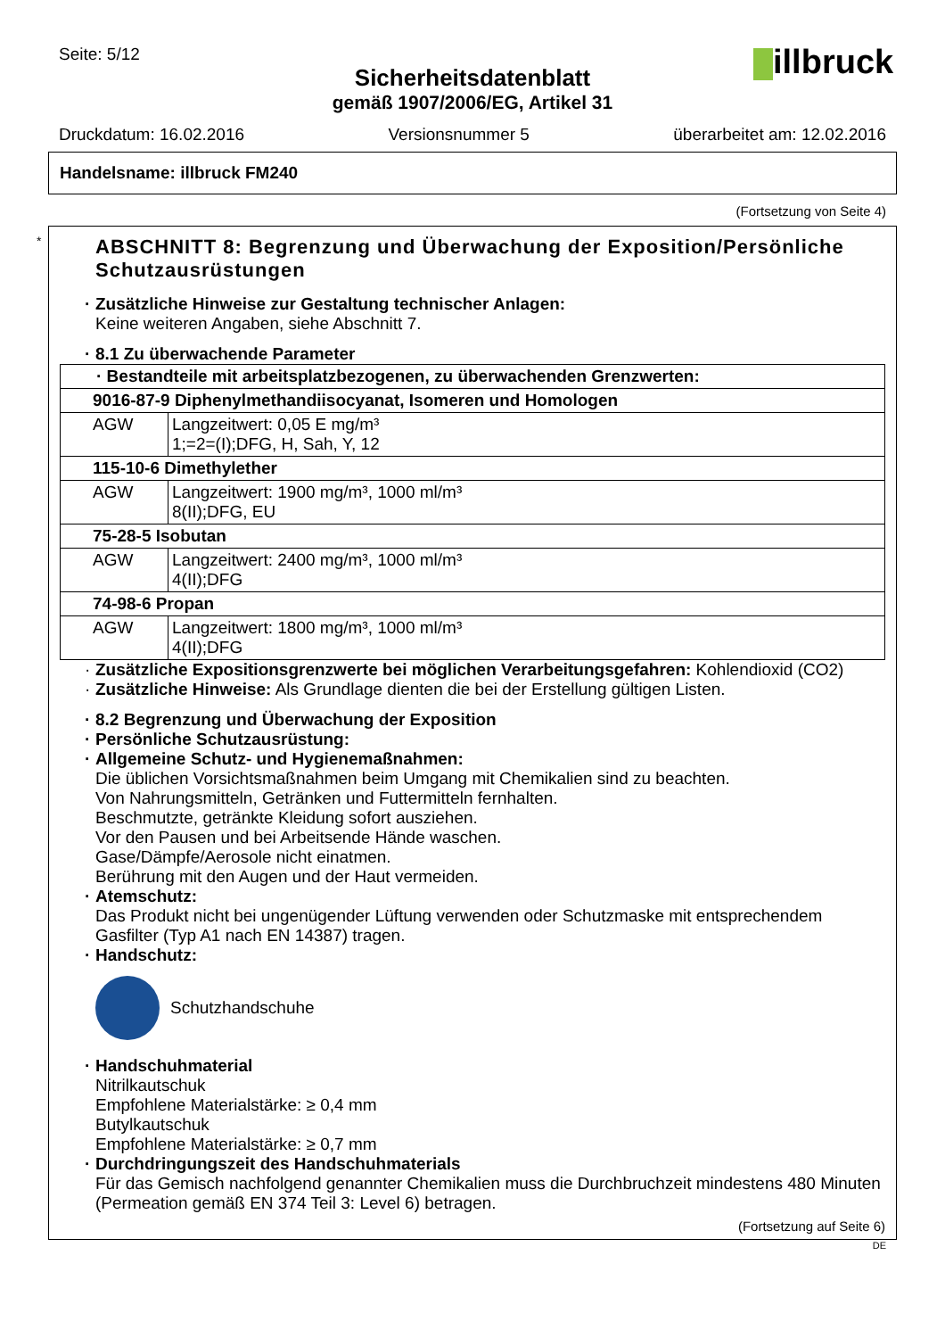Seite: 5/12 illbruck
Sicherheitsdatenblatt
gemäß 1907/2006/EG, Artikel 31
Druckdatum: 16.02.2016 Versionsnummer 5 überarbeitet am: 12.02.2016
Handelsname: illbruck FM240
(Fortsetzung von Seite 4)
*
ABSCHNITT 8: Begrenzung und Überwachung der Exposition/Persönliche Schutzausrüstungen
· Zusätzliche Hinweise zur Gestaltung technischer Anlagen:
Keine weiteren Angaben, siehe Abschnitt 7.
· 8.1 Zu überwachende Parameter
| · Bestandteile mit arbeitsplatzbezogenen, zu überwachenden Grenzwerten: | |
| 9016-87-9 Diphenylmethandiisocyanat, Isomeren und Homologen | |
| AGW | Langzeitwert: 0,05 E mg/m³ 1;=2=(I);DFG, H, Sah, Y, 12 |
| 115-10-6 Dimethylether | |
| AGW | Langzeitwert: 1900 mg/m³, 1000 ml/m³ 8(II);DFG, EU |
| 75-28-5 Isobutan | |
| AGW | Langzeitwert: 2400 mg/m³, 1000 ml/m³ 4(II);DFG |
| 74-98-6 Propan | |
| AGW | Langzeitwert: 1800 mg/m³, 1000 ml/m³ 4(II);DFG |
· Zusätzliche Expositionsgrenzwerte bei möglichen Verarbeitungsgefahren: Kohlendioxid (CO2)
· Zusätzliche Hinweise: Als Grundlage dienten die bei der Erstellung gültigen Listen.
· 8.2 Begrenzung und Überwachung der Exposition
· Persönliche Schutzausrüstung:
· Allgemeine Schutz- und Hygienemaßnahmen:
Die üblichen Vorsichtsmaßnahmen beim Umgang mit Chemikalien sind zu beachten.
Von Nahrungsmitteln, Getränken und Futtermitteln fernhalten.
Beschmutzte, getränkte Kleidung sofort ausziehen.
Vor den Pausen und bei Arbeitsende Hände waschen.
Gase/Dämpfe/Aerosole nicht einatmen.
Berührung mit den Augen und der Haut vermeiden.
· Atemschutz:
Das Produkt nicht bei ungenügender Lüftung verwenden oder Schutzmaske mit entsprechendem Gasfilter (Typ A1 nach EN 14387) tragen.
· Handschutz:
Schutzhandschuhe
· Handschuhmaterial
Nitrilkautschuk
Empfohlene Materialstärke: ≥ 0,4 mm
Butylkautschuk
Empfohlene Materialstärke: ≥ 0,7 mm
· Durchdringungszeit des Handschuhmaterials
Für das Gemisch nachfolgend genannter Chemikalien muss die Durchbruchzeit mindestens 480 Minuten (Permeation gemäß EN 374 Teil 3: Level 6) betragen.
(Fortsetzung auf Seite 6)
DE